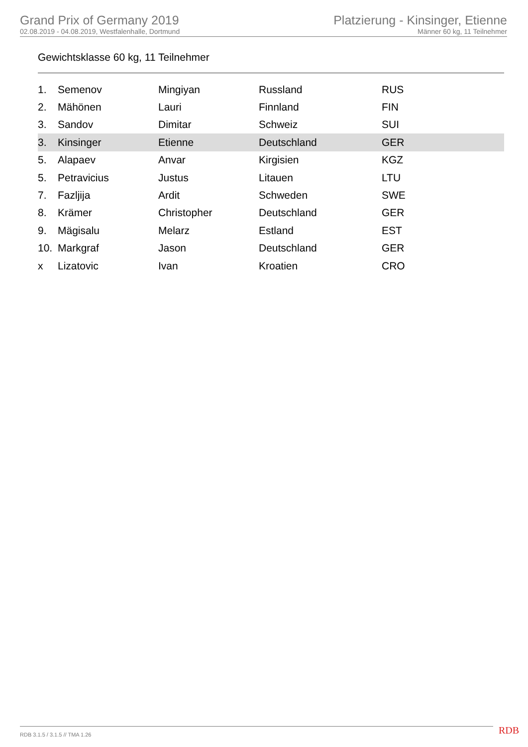Grand Prix of Germany 2019
02.08.2019 - 04.08.2019, Westfalenhalle, Dortmund
Platzierung - Kinsinger, Etienne
Männer 60 kg, 11 Teilnehmer
Gewichtsklasse 60 kg, 11 Teilnehmer
| 1. | Semenov | Mingiyan | Russland | RUS |
| 2. | Mähönen | Lauri | Finnland | FIN |
| 3. | Sandov | Dimitar | Schweiz | SUI |
| 3. | Kinsinger | Etienne | Deutschland | GER |
| 5. | Alapaev | Anvar | Kirgisien | KGZ |
| 5. | Petravicius | Justus | Litauen | LTU |
| 7. | Fazljija | Ardit | Schweden | SWE |
| 8. | Krämer | Christopher | Deutschland | GER |
| 9. | Mägisalu | Melarz | Estland | EST |
| 10. | Markgraf | Jason | Deutschland | GER |
| x | Lizatovic | Ivan | Kroatien | CRO |
RDB 3.1.5 / 3.1.5 // TMA 1.26 RDB